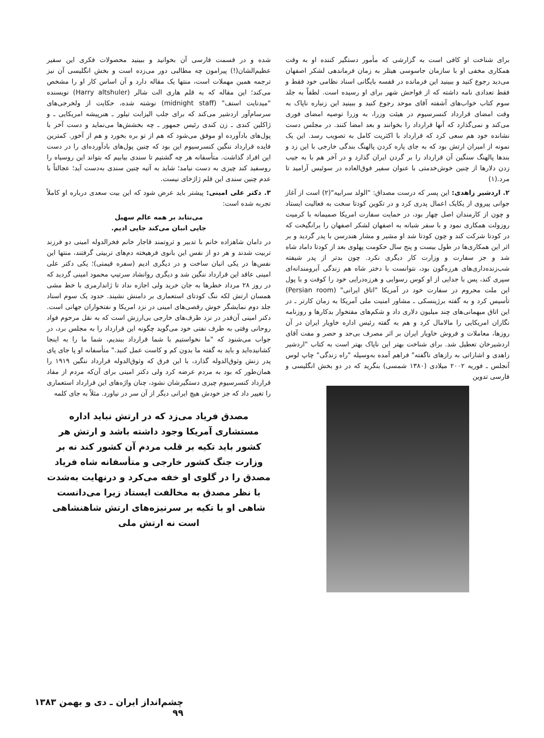برای شناخت او کافی است به گزارشی که مأمور دستگیر کننده او به وقت همکاری مخفی او با سازمان جاسوسی هیتلر به زمان فرماندهی لشکر اصفهان می‌دید رجوع کنید و ببینید این فرمانده در قفسه بایگانی اسناد نظامی خود فقط و فقط تعدادی نامه داشته که از فواحش شهر برای او رسیده است. لطفاً به جلد سوم کتاب خواب‌های آشفته آقای موحد رجوع کنید و ببینید این زنباره ناپاک به وقت امضای قرارداد کنسرسیوم در هیئت وزرا، به وزرا توصیه امضای فوری می‌کند و نمی‌گذارد که آنها قرارداد را بخوانند و بعد امضا کنند. در مجلس دست نشانده خود هم سعی کرد که قرارداد با اکثریت کامل به تصویب رسد. این یک نمونه از امیران ارتش بود که به جای پاره کردن پالهنگ بندگی خارجی با این زد و بندها پالهنگ سنگین آن قرارداد را بر گردن ایران گذارد و در آخر هم با به جیب زدن دلارها از چنین خوش‌خدمتی با عنوان سفیر فوق‌العاده در سوئیس آرامید تا مرد.(۱)
۲. اردشیر زاهدی: این پسر که درست مصداق: "الولد سرابیه"(۲) است از آغاز جوانی پیروی از یکایک اعمال پدری کرد و در تکوین کودتا سخت به فعالیت ایستاد و چون از کارمندان اصل چهار بود، در حمایت سفارت امریکا صمیمانه با کرمیت روزولت همکاری نمود و با سفر شبانه به اصفهان لشکر اصفهان را برانگیخت که در کودتا شرکت کند و چون کودتا شد او مشیر و مشار هندرسن با پدر گردید و بر اثر این همکاری‌ها در طول بیست و پنج سال حکومت پهلوی بعد از کودتا داماد شاه شد و جز سفارت و وزارت کار دیگری نکرد. چون بدتر از پدر شیفته شب‌زنده‌داری‌های هرزه‌گون بود، نتوانست با دختر شاه هم زندگی آبرومندانه‌ای سپری کند، پس با جدایی از او کوس رسوایی و هرزه‌درایی خود را کوفت و با پول این ملت محروم در سفارت خود در آمریکا "اتاق ایرانی" (Persian room) تأسیس کرد و به گفته برژینسکی ـ مشاور امنیت ملی آمریکا به زمان کارتر ـ در این اتاق میهمانی‌های چند میلیون دلاری داد و شکم‌های مفتخوار بدکارها و روزنامه نگاران امریکایی را مالامال کرد و هم به گفته رئیس اداره خاویار ایران در آن روزها، معاملات و فروش خاویار ایران بر اثر مصرف بی‌حد و حصر و مفت آقای اردشیرخان تعطیل شد. برای شناخت بهتر این ناپاک بهتر است به کتاب "اردشیر زاهدی و اشاراتی به رازهای ناگفته" فراهم آمده به‌وسیله "راه زندگی" چاپ لوس آنجلس ـ فوریه ۲۰۰۲ میلادی (۱۳۸۰ شمسی) بنگرید که در دو بخش انگلیسی و فارسی تدوین
شده و در قسمت فارسی آن بخوانید و ببینید محصولات فکری این سفیر عظیم‌الشان(!) پیرامون چه مطالبی دور می‌زده است و بخش انگلیسی آن نیز ترجمه همین مهملات است، منتها یک مقاله دارد و آن اساس کار او را مشخص می‌کند؛ این مقاله که به قلم هاری الت شالر (Harry altshuler) نویسنده "میدنایت استف" (midnight staff) نوشته شده، حکایت از ولخرجی‌های سرسام‌آور اردشیر می‌کند که برای جلب الیزابت تیلور ـ هنرپیشه امریکایی ـ و ژاکلین کندی ـ زن کندی رئیس جمهور ـ چه بخشش‌ها می‌نماید و دست آخر با پول‌های بادآورده او موفق می‌شود که هم از تو بره بخورد و هم از آخور. کمترین فایده قرارداد ننگین کنسرسیوم این بود که چنین پول‌های بادآورده‌ای را در دست این افراد گذاشت. متأسفانه هر چه گشتیم تا سندی بیابیم که بتواند این روسیاه را روسفید کند چیزی به دست نیامد؛ شاید به آتیه چنین سندی به‌دست آید؛ عجالتاً با عدم چنین سندی این قلم ژاژخای نیست.
۳. دکتر علی امینی: پیشتر باید عرض شود که این بیت سعدی درباره او کاملاً تجربه شده است:
می‌نتابد بر همه عالم سهیل
جایی انبان می‌کند جایی ادیم.
در دامان شاهزاده خانم با تدبیر و ثروتمند قاجار خانم فخرالدوله امینی دو فرزند تربیت شدند و هر دو از نفس این بانوی فرهیخته دم‌های تربیتی گرفتند، منتها این نفس‌ها در یکی انبان ساخت و در دیگری ادیم (سفره قیمتی)؛ یکی دکتر علی امینی عاقد این قرارداد ننگین شد و دیگری روانشاد سرتیپ محمود امینی گردید که در روز ۲۸ مرداد خطرها به جان خرید ولی اجازه نداد تا ژاندارمری با خط مشی همسان ارتش لکه ننگ کودتای استعماری بر دامنش نشیند. حدود یک سوم اسناد جلد دوم نمایشگر خوش رقصی‌های امینی در نزد امریکا و نفتخواران جهانی است. دکتر امینی آن‌قدر در نزد طرف‌های خارجی بی‌ارزش است که به نقل مرحوم فواد روحانی وقتی به طرف نفتی خود می‌گوید چگونه این قرارداد را به مجلس برد، در جواب می‌شنود که "ما نخواستیم با شما قرارداد ببندیم، شما ما را به اینجا کشانیده‌اید و باید به گفته ما بدون کم و کاست عمل کنید." متأسفانه او پا جای پای پدر زنش وثوق‌الدوله گذارد، با این فرق که وثوق‌الدوله قرارداد ننگین ۱۹۱۹ را همان‌طور که بود به مردم عرضه کرد ولی دکتر امینی برای آن‌که مردم از مفاد قرارداد کنسرسیوم چیزی دستگیرشان نشود، چنان واژه‌های این قرارداد استعماری را تغییر داد که جز خودش هیچ ایرانی دیگر از آن سر در نیاورد. مثلاً به جای کلمه
مصدق فریاد می‌زد که در ارتش نباید اداره مستشاری آمریکا وجود داشته باشد و ارتش هر کشور باید تکیه بر قلب مردم آن کشور کند نه بر وزارت جنگ کشور خارجی و متأسفانه شاه فریاد مصدق را در گلوی او خفه می‌کرد و درنهایت به‌شدت با نظر مصدق به مخالفت ایستاد زیرا می‌دانست شاهی او با تکیه بر سرنیزه‌های ارتش شاهنشاهی است نه ارتش ملی
چشم‌انداز ایران ـ دی و بهمن ۱۳۸۳
۹۹